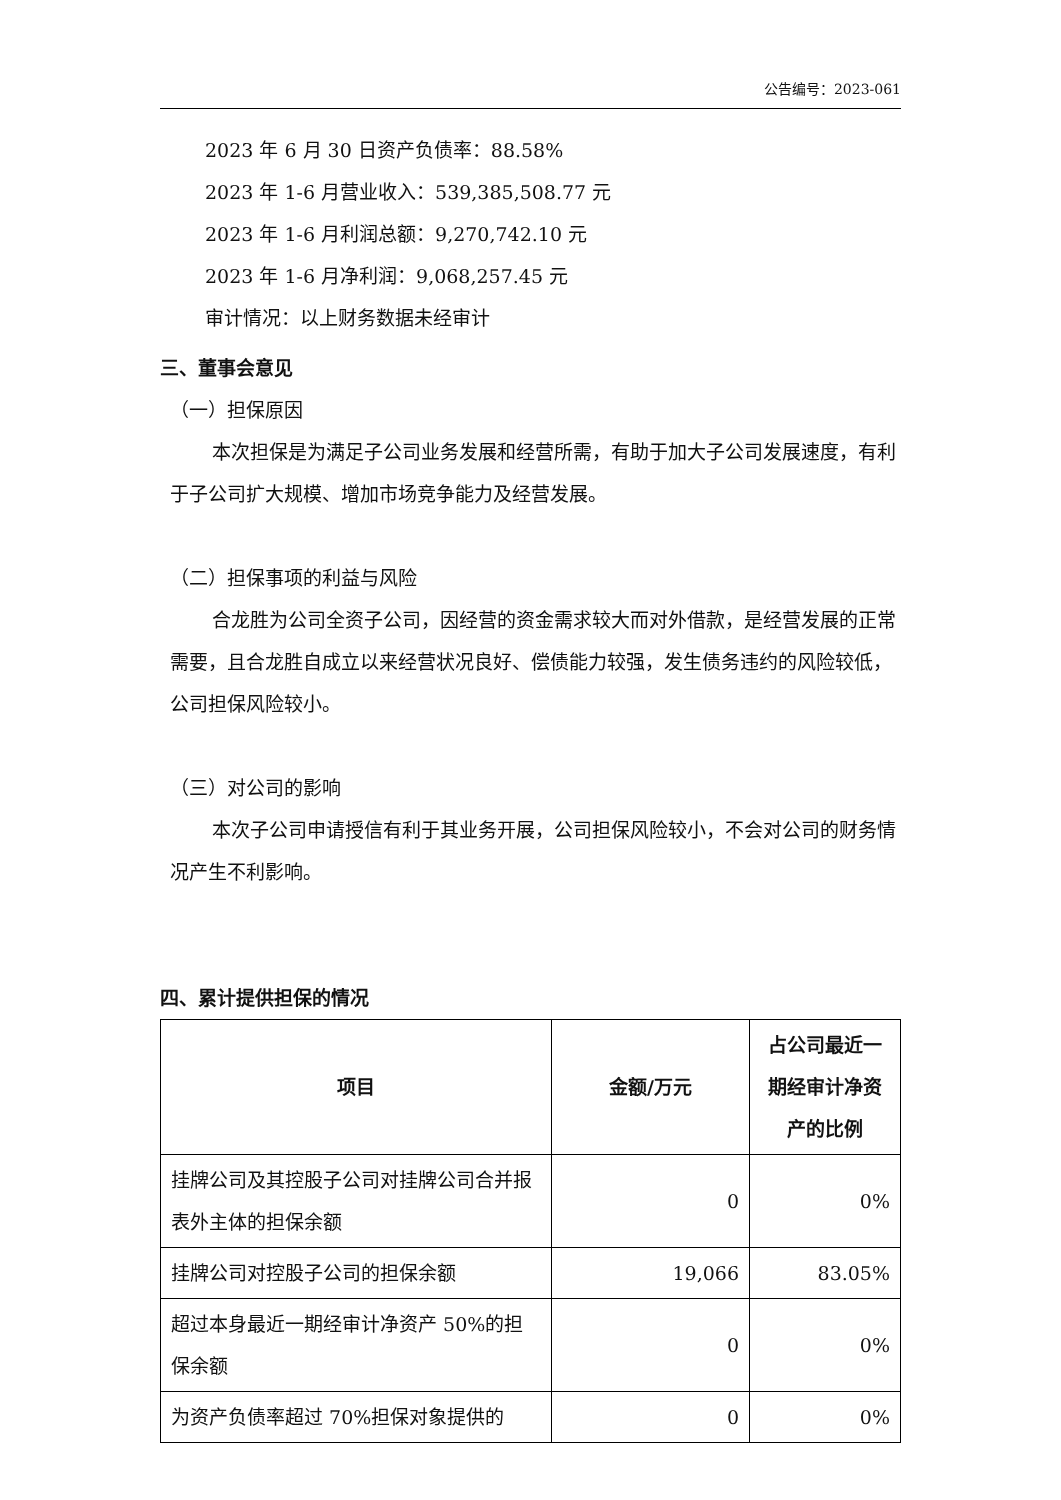公告编号：2023-061
2023 年 6 月 30 日资产负债率：88.58%
2023 年 1-6 月营业收入：539,385,508.77 元
2023 年 1-6 月利润总额：9,270,742.10 元
2023 年 1-6 月净利润：9,068,257.45 元
审计情况：以上财务数据未经审计
三、董事会意见
（一）担保原因
本次担保是为满足子公司业务发展和经营所需，有助于加大子公司发展速度，有利于子公司扩大规模、增加市场竞争能力及经营发展。
（二）担保事项的利益与风险
合龙胜为公司全资子公司，因经营的资金需求较大而对外借款，是经营发展的正常需要，且合龙胜自成立以来经营状况良好、偿债能力较强，发生债务违约的风险较低，公司担保风险较小。
（三）对公司的影响
本次子公司申请授信有利于其业务开展，公司担保风险较小，不会对公司的财务情况产生不利影响。
四、累计提供担保的情况
| 项目 | 金额/万元 | 占公司最近一期经审计净资产的比例 |
| --- | --- | --- |
| 挂牌公司及其控股子公司对挂牌公司合并报表外主体的担保余额 | 0 | 0% |
| 挂牌公司对控股子公司的担保余额 | 19,066 | 83.05% |
| 超过本身最近一期经审计净资产 50%的担保余额 | 0 | 0% |
| 为资产负债率超过 70%担保对象提供的 | 0 | 0% |